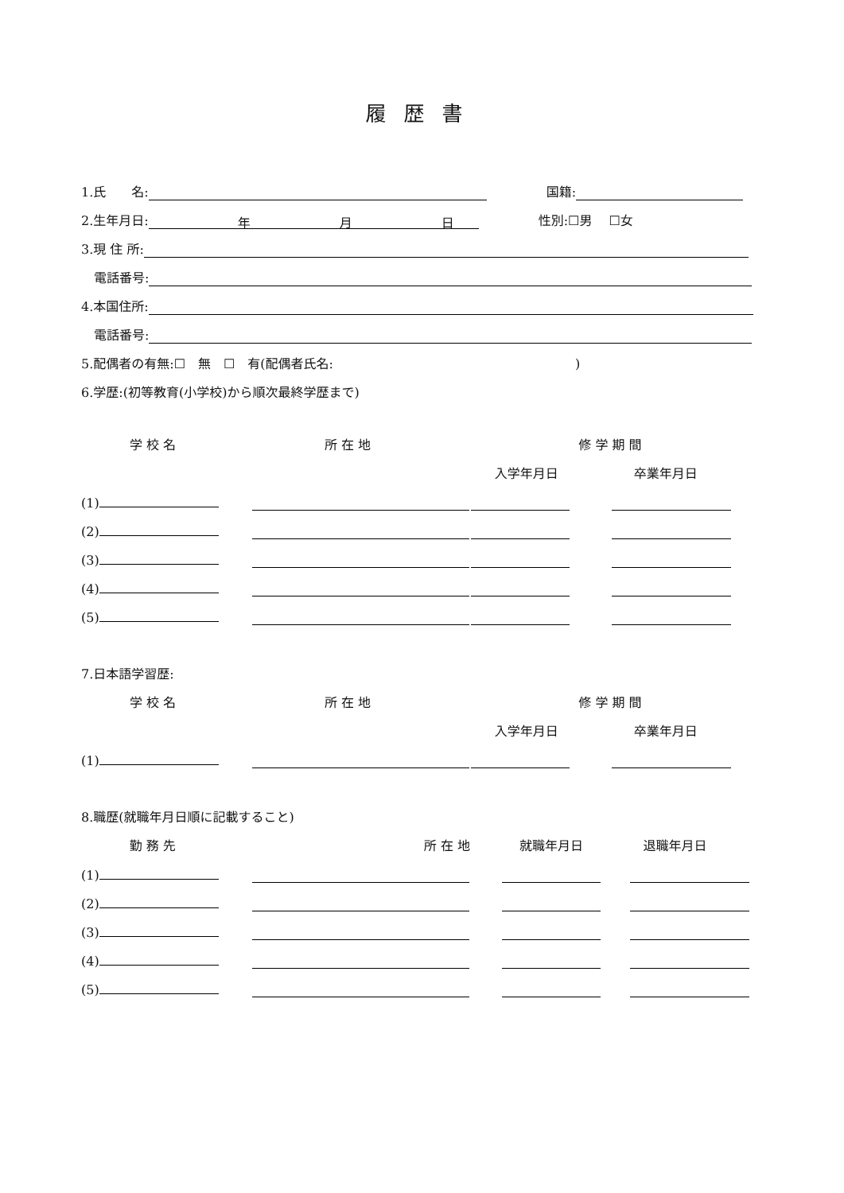履歴書
1.氏　　名: 国籍:
2.生年月日:　　　　　　　年　　　　　　　月　　　　　　　日 性別:☐男　 ☐女
3.現 住 所:
　電話番号:
4.本国住所:
　電話番号:
5.配偶者の有無:☐　無　☐　有(配偶者氏名:　　　　　　　　　　　　　　　　　　　)
6.学歴:(初等教育(小学校)から順次最終学歴まで)
| 学 校 名 | 所 在 地 | 修 学 期 間 | |
| --- | --- | --- | --- |
| | | 入学年月日 | 卒業年月日 |
| (1) | | | |
| (2) | | | |
| (3) | | | |
| (4) | | | |
| (5) | | | |
7.日本語学習歴:
| 学 校 名 | 所 在 地 | 修 学 期 間 | |
| --- | --- | --- | --- |
| | | 入学年月日 | 卒業年月日 |
| (1) | | | |
8.職歴(就職年月日順に記載すること)
| 勤 務 先 | 所 在 地 | 就職年月日 | 退職年月日 |
| --- | --- | --- | --- |
| (1) | | | |
| (2) | | | |
| (3) | | | |
| (4) | | | |
| (5) | | | |